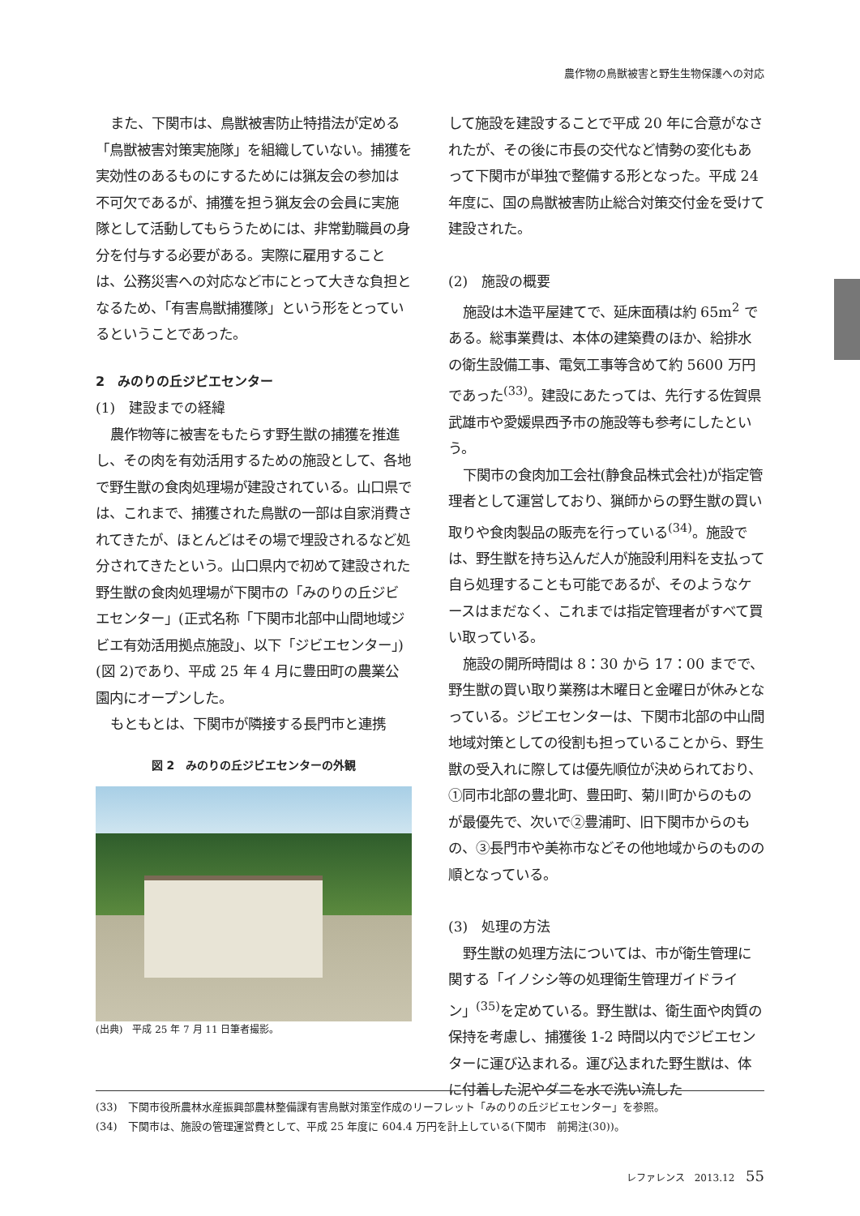農作物の鳥獣被害と野生生物保護への対応
また、下関市は、鳥獣被害防止特措法が定める「鳥獣被害対策実施隊」を組織していない。捕獲を実効性のあるものにするためには猟友会の参加は不可欠であるが、捕獲を担う猟友会の会員に実施隊として活動してもらうためには、非常勤職員の身分を付与する必要がある。実際に雇用することは、公務災害への対応など市にとって大きな負担となるため、「有害鳥獣捕獲隊」という形をとっているということであった。
2　みのりの丘ジビエセンター
(1)　建設までの経緯
農作物等に被害をもたらす野生獣の捕獲を推進し、その肉を有効活用するための施設として、各地で野生獣の食肉処理場が建設されている。山口県では、これまで、捕獲された鳥獣の一部は自家消費されてきたが、ほとんどはその場で埋設されるなど処分されてきたという。山口県内で初めて建設された野生獣の食肉処理場が下関市の「みのりの丘ジビエセンター」(正式名称「下関市北部中山間地域ジビエ有効活用拠点施設」、以下「ジビエセンター」)(図 2)であり、平成 25 年 4 月に豊田町の農業公園内にオープンした。
もともとは、下関市が隣接する長門市と連携
図 2　みのりの丘ジビエセンターの外観
(出典)　平成 25 年 7 月 11 日筆者撮影。
して施設を建設することで平成 20 年に合意がなされたが、その後に市長の交代など情勢の変化もあって下関市が単独で整備する形となった。平成 24 年度に、国の鳥獣被害防止総合対策交付金を受けて建設された。
(2)　施設の概要
施設は木造平屋建てで、延床面積は約 65m<sup>2</sup> である。総事業費は、本体の建築費のほか、給排水の衛生設備工事、電気工事等含めて約 5600 万円であった<sup>(33)</sup>。建設にあたっては、先行する佐賀県武雄市や愛媛県西予市の施設等も参考にしたという。
下関市の食肉加工会社(静食品株式会社)が指定管理者として運営しており、猟師からの野生獣の買い取りや食肉製品の販売を行っている<sup>(34)</sup>。施設では、野生獣を持ち込んだ人が施設利用料を支払って自ら処理することも可能であるが、そのようなケースはまだなく、これまでは指定管理者がすべて買い取っている。
施設の開所時間は 8：30 から 17：00 までで、野生獣の買い取り業務は木曜日と金曜日が休みとなっている。ジビエセンターは、下関市北部の中山間地域対策としての役割も担っていることから、野生獣の受入れに際しては優先順位が決められており、①同市北部の豊北町、豊田町、菊川町からのものが最優先で、次いで②豊浦町、旧下関市からのもの、③長門市や美祢市などその他地域からのものの順となっている。
(3)　処理の方法
野生獣の処理方法については、市が衛生管理に関する「イノシシ等の処理衛生管理ガイドライン」<sup>(35)</sup>を定めている。野生獣は、衛生面や肉質の保持を考慮し、捕獲後 1-2 時間以内でジビエセンターに運び込まれる。運び込まれた野生獣は、体に付着した泥やダニを水で洗い流した
(33)　下関市役所農林水産振興部農林整備課有害鳥獣対策室作成のリーフレット「みのりの丘ジビエセンター」を参照。
(34)　下関市は、施設の管理運営費として、平成 25 年度に 604.4 万円を計上している(下関市　前掲注(30))。
レファレンス　2013.12 55